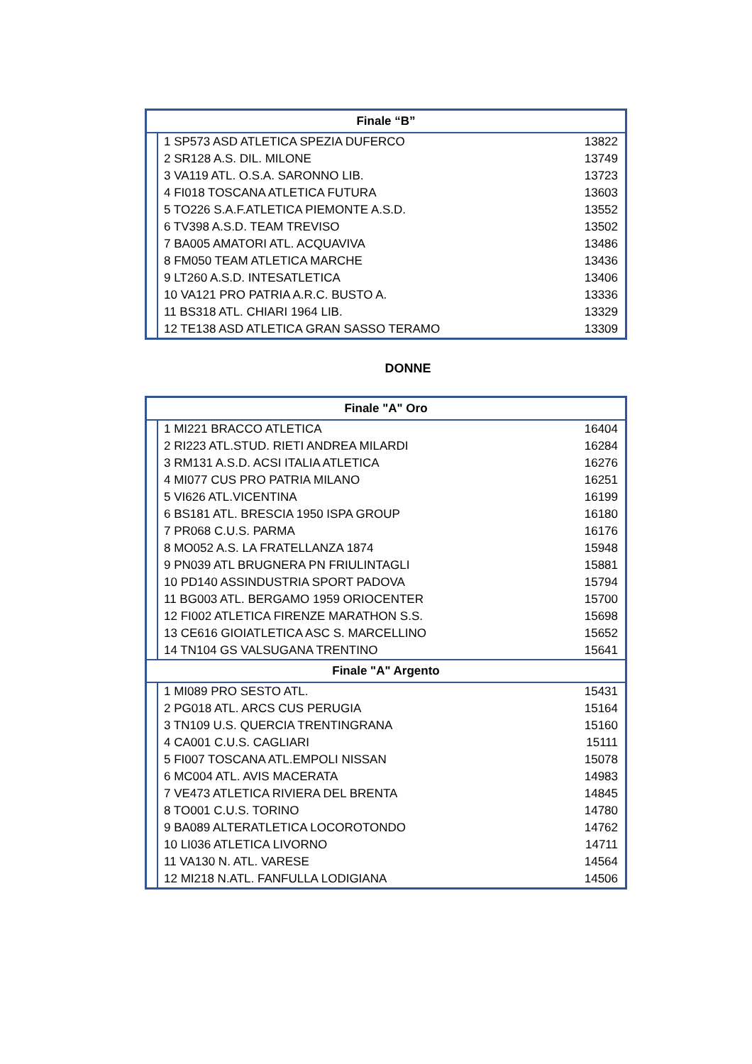| Finale “B” | | |
| --- | --- | --- |
| | 1 SP573 ASD ATLETICA SPEZIA DUFERCO | 13822 |
| | 2 SR128 A.S. DIL. MILONE | 13749 |
| | 3 VA119 ATL. O.S.A. SARONNO LIB. | 13723 |
| | 4 FI018 TOSCANA ATLETICA FUTURA | 13603 |
| | 5 TO226 S.A.F.ATLETICA PIEMONTE A.S.D. | 13552 |
| | 6 TV398 A.S.D. TEAM TREVISO | 13502 |
| | 7 BA005 AMATORI ATL. ACQUAVIVA | 13486 |
| | 8 FM050 TEAM ATLETICA MARCHE | 13436 |
| | 9 LT260 A.S.D. INTESATLETICA | 13406 |
| | 10 VA121 PRO PATRIA A.R.C. BUSTO A. | 13336 |
| | 11 BS318 ATL. CHIARI 1964 LIB. | 13329 |
| | 12 TE138 ASD ATLETICA GRAN SASSO TERAMO | 13309 |
DONNE
| Finale "A" Oro | | |
| --- | --- | --- |
| | 1 MI221 BRACCO ATLETICA | 16404 |
| | 2 RI223 ATL.STUD. RIETI ANDREA MILARDI | 16284 |
| | 3 RM131 A.S.D. ACSI ITALIA ATLETICA | 16276 |
| | 4 MI077 CUS PRO PATRIA MILANO | 16251 |
| | 5 VI626 ATL.VICENTINA | 16199 |
| | 6 BS181 ATL. BRESCIA 1950 ISPA GROUP | 16180 |
| | 7 PR068 C.U.S. PARMA | 16176 |
| | 8 MO052 A.S. LA FRATELLANZA 1874 | 15948 |
| | 9 PN039 ATL BRUGNERA PN FRIULINTAGLI | 15881 |
| | 10 PD140 ASSINDUSTRIA SPORT PADOVA | 15794 |
| | 11 BG003 ATL. BERGAMO 1959 ORIOCENTER | 15700 |
| | 12 FI002 ATLETICA FIRENZE MARATHON S.S. | 15698 |
| | 13 CE616 GIOIATLETICA ASC S. MARCELLINO | 15652 |
| | 14 TN104 GS VALSUGANA TRENTINO | 15641 |
| Finale "A" Argento | | |
| | 1 MI089 PRO SESTO ATL. | 15431 |
| | 2 PG018 ATL. ARCS CUS PERUGIA | 15164 |
| | 3 TN109 U.S. QUERCIA TRENTINGRANA | 15160 |
| | 4 CA001 C.U.S. CAGLIARI | 15111 |
| | 5 FI007 TOSCANA ATL.EMPOLI NISSAN | 15078 |
| | 6 MC004 ATL. AVIS MACERATA | 14983 |
| | 7 VE473 ATLETICA RIVIERA DEL BRENTA | 14845 |
| | 8 TO001 C.U.S. TORINO | 14780 |
| | 9 BA089 ALTERATLETICA LOCOROTONDO | 14762 |
| | 10 LI036 ATLETICA LIVORNO | 14711 |
| | 11 VA130 N. ATL. VARESE | 14564 |
| | 12 MI218 N.ATL. FANFULLA LODIGIANA | 14506 |